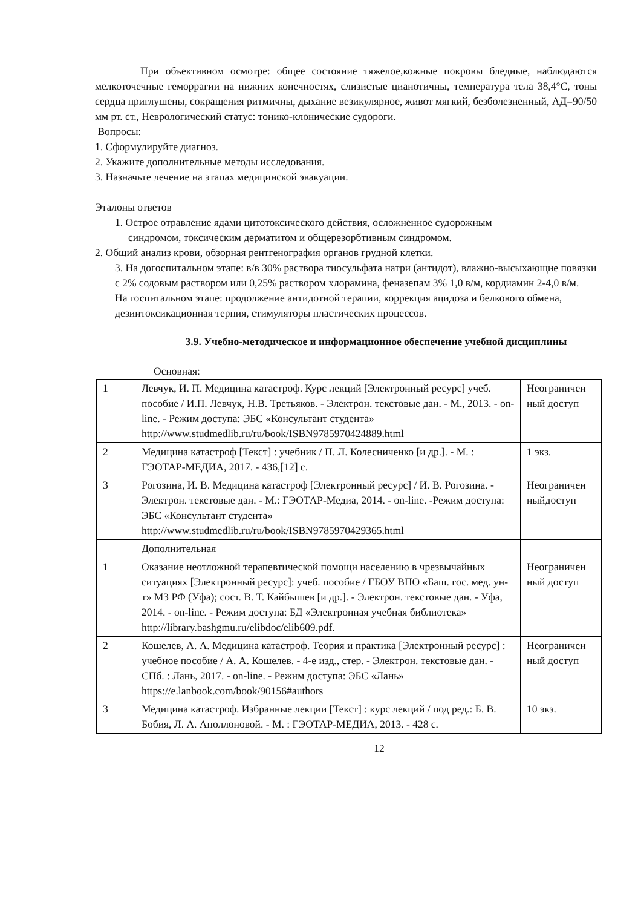При объективном осмотре: общее состояние тяжелое,кожные покровы бледные, наблюдаются мелкоточечные геморрагии на нижних конечностях, слизистые цианотичны, температура тела 38,4°С, тоны сердца приглушены, сокращения ритмичны, дыхание везикулярное, живот мягкий, безболезненный, АД=90/50 мм рт. ст., Неврологический статус: тонико-клонические судороги.
Вопросы:
1. Сформулируйте диагноз.
2. Укажите дополнительные методы исследования.
3. Назначьте лечение на этапах медицинской эвакуации.
Эталоны ответов
1. Острое отравление ядами цитотоксического действия, осложненное судорожным
синдромом, токсическим дерматитом и общерезорбтивным синдромом.
2. Общий анализ крови, обзорная рентгенография органов грудной клетки.
3. На догоспитальном этапе: в/в 30% раствора тиосульфата натри (антидот), влажно-высыхающие повязки с 2% содовым раствором или 0,25% раствором хлорамина, феназепам 3% 1,0 в/м, кордиамин 2-4,0 в/м.
На госпитальном этапе: продолжение антидотной терапии, коррекция ацидоза и белкового обмена, дезинтоксикационная терпия, стимуляторы пластических процессов.
3.9. Учебно-методическое и информационное обеспечение учебной дисциплины
Основная:
| 1 | Левчук, И. П. Медицина катастроф. Курс лекций [Электронный ресурс] учеб. пособие / И.П. Левчук, Н.В. Третьяков. - Электрон. текстовые дан. - М., 2013. - on-line. - Режим доступа: ЭБС «Консультант студента» http://www.studmedlib.ru/ru/book/ISBN9785970424889.html | Неограничен ный доступ |
| 2 | Медицина катастроф [Текст] : учебник / П. Л. Колесниченко [и др.]. - М. : ГЭОТАР-МЕДИА, 2017. - 436,[12] с. | 1 экз. |
| 3 | Рогозина, И. В. Медицина катастроф [Электронный ресурс] / И. В. Рогозина. - Электрон. текстовые дан. - М.: ГЭОТАР-Медиа, 2014. - on-line. -Режим доступа: ЭБС «Консультант студента» http://www.studmedlib.ru/ru/book/ISBN9785970429365.html | Неограничен ныйдоступ |
| | Дополнительная | |
| 1 | Оказание неотложной терапевтической помощи населению в чрезвычайных ситуациях [Электронный ресурс]: учеб. пособие / ГБОУ ВПО «Баш. гос. мед. ун-т» МЗ РФ (Уфа); сост. В. Т. Кайбышев [и др.]. - Электрон. текстовые дан. - Уфа, 2014. - on-line. - Режим доступа: БД «Электронная учебная библиотека» http://library.bashgmu.ru/elibdoc/elib609.pdf . | Неограничен ный доступ |
| 2 | Кошелев, А. А. Медицина катастроф. Теория и практика [Электронный ресурс] : учебное пособие / А. А. Кошелев. - 4-е изд., стер. - Электрон. текстовые дан. - СПб. : Лань, 2017. - on-line. - Режим доступа: ЭБС «Лань» https://e.lanbook.com/book/90156#authors | Неограничен ный доступ |
| 3 | Медицина катастроф. Избранные лекции [Текст] : курс лекций / под ред.: Б. В. Бобия, Л. А. Аполлоновой. - М. : ГЭОТАР-МЕДИА, 2013. - 428 с. | 10 экз. |
12